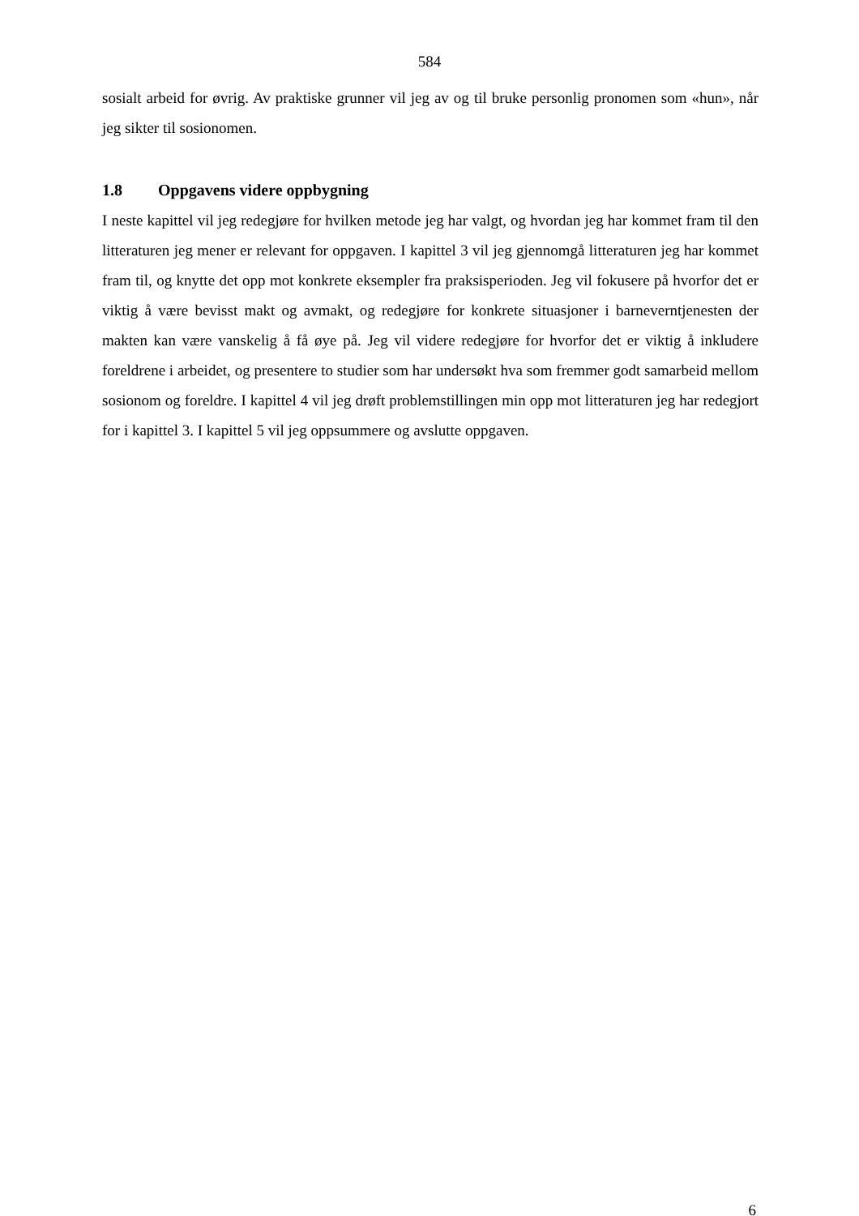584
sosialt arbeid for øvrig. Av praktiske grunner vil jeg av og til bruke personlig pronomen som «hun», når jeg sikter til sosionomen.
1.8 Oppgavens videre oppbygning
I neste kapittel vil jeg redegjøre for hvilken metode jeg har valgt, og hvordan jeg har kommet fram til den litteraturen jeg mener er relevant for oppgaven. I kapittel 3 vil jeg gjennomgå litteraturen jeg har kommet fram til, og knytte det opp mot konkrete eksempler fra praksisperioden. Jeg vil fokusere på hvorfor det er viktig å være bevisst makt og avmakt, og redegjøre for konkrete situasjoner i barneverntjenesten der makten kan være vanskelig å få øye på. Jeg vil videre redegjøre for hvorfor det er viktig å inkludere foreldrene i arbeidet, og presentere to studier som har undersøkt hva som fremmer godt samarbeid mellom sosionom og foreldre. I kapittel 4 vil jeg drøft problemstillingen min opp mot litteraturen jeg har redegjort for i kapittel 3. I kapittel 5 vil jeg oppsummere og avslutte oppgaven.
6